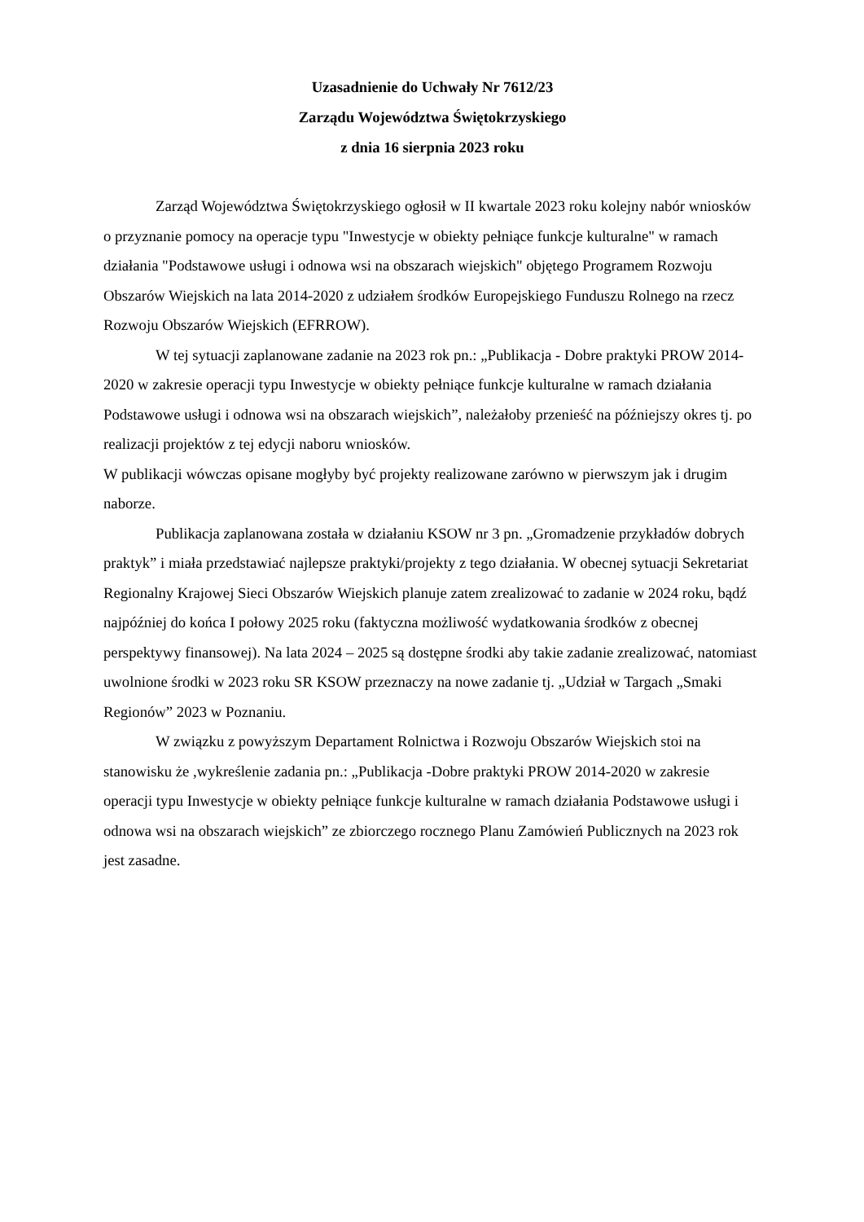Uzasadnienie do Uchwały Nr 7612/23
Zarządu Województwa Świętokrzyskiego
z dnia 16 sierpnia 2023 roku
Zarząd Województwa Świętokrzyskiego ogłosił w II kwartale 2023 roku kolejny nabór wniosków o przyznanie pomocy na operacje typu "Inwestycje w obiekty pełniące funkcje kulturalne" w ramach działania "Podstawowe usługi i odnowa wsi na obszarach wiejskich" objętego Programem Rozwoju Obszarów Wiejskich na lata 2014-2020 z udziałem środków Europejskiego Funduszu Rolnego na rzecz Rozwoju Obszarów Wiejskich (EFRROW).
W tej sytuacji zaplanowane zadanie na 2023 rok pn.: „Publikacja - Dobre praktyki PROW 2014-2020 w zakresie operacji typu Inwestycje w obiekty pełniące funkcje kulturalne w ramach działania Podstawowe usługi i odnowa wsi na obszarach wiejskich”, należałoby przenieść na późniejszy okres tj. po realizacji projektów z tej edycji naboru wniosków.
W publikacji wówczas opisane mogłyby być projekty realizowane zarówno w pierwszym jak i drugim naborze.
Publikacja zaplanowana została w działaniu KSOW nr 3 pn. „Gromadzenie przykładów dobrych praktyk” i miała przedstawiać najlepsze praktyki/projekty z tego działania. W obecnej sytuacji Sekretariat Regionalny Krajowej Sieci Obszarów Wiejskich planuje zatem zrealizować to zadanie w 2024 roku, bądź najpóźniej do końca I połowy 2025 roku (faktyczna możliwość wydatkowania środków z obecnej perspektywy finansowej). Na lata 2024 – 2025 są dostępne środki aby takie zadanie zrealizować, natomiast uwolnione środki w 2023 roku SR KSOW przeznaczy na nowe zadanie tj. „Udział w Targach „Smaki Regionów” 2023 w Poznaniu.
W związku z powyższym Departament Rolnictwa i Rozwoju Obszarów Wiejskich stoi na stanowisku że ,wykreślenie zadania pn.: „Publikacja -Dobre praktyki PROW 2014-2020 w zakresie operacji typu Inwestycje w obiekty pełniące funkcje kulturalne w ramach działania Podstawowe usługi i odnowa wsi na obszarach wiejskich” ze zbiorczego rocznego Planu Zamówień Publicznych na 2023 rok jest zasadne.